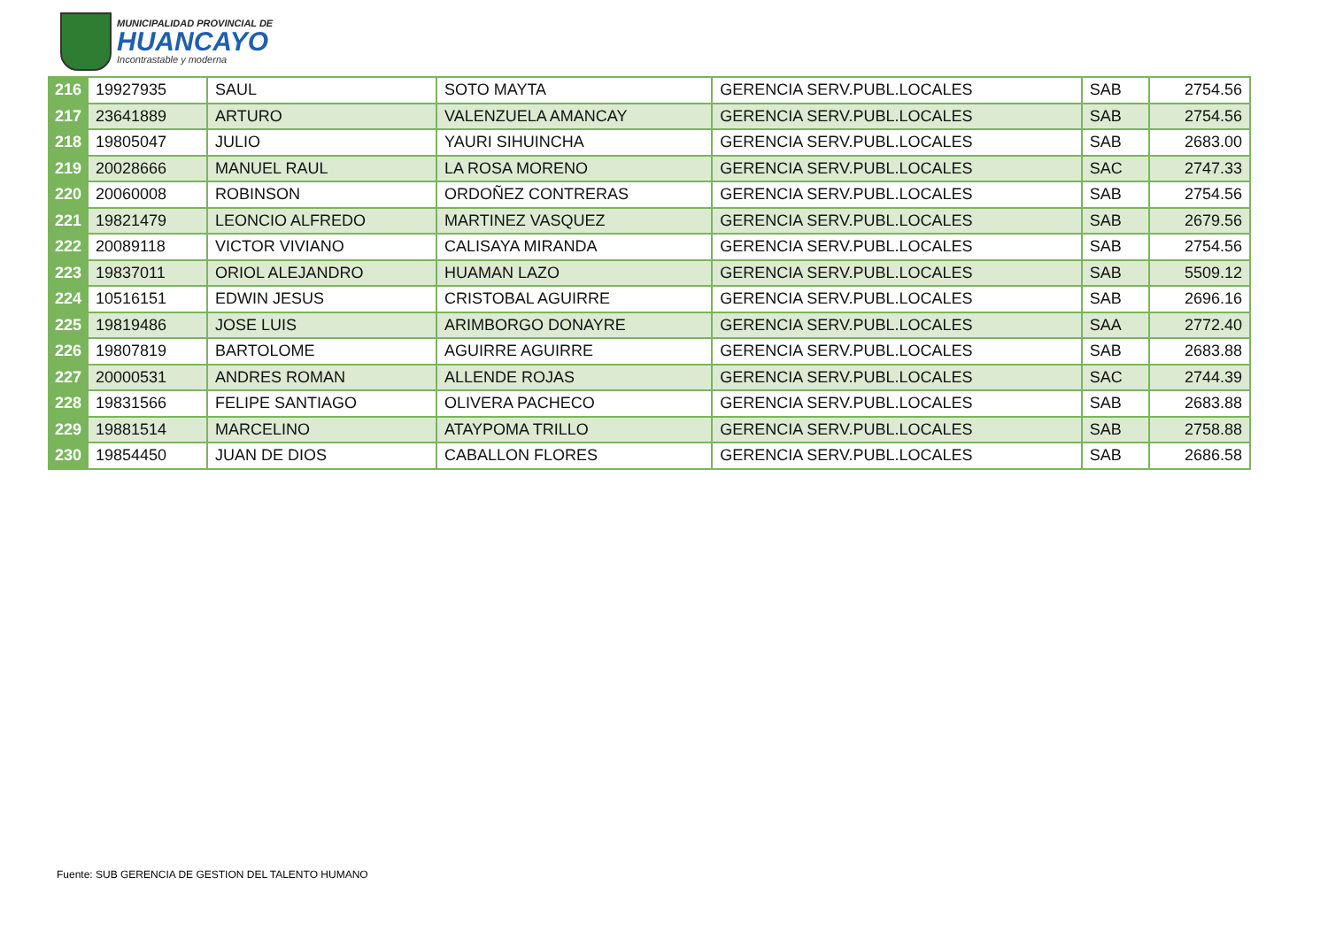MUNICIPALIDAD PROVINCIAL DE
HUANCAYO
Incontrastable y moderna
| 216 | 19927935 | SAUL | SOTO MAYTA | GERENCIA SERV.PUBL.LOCALES | SAB | 2754.56 |
| 217 | 23641889 | ARTURO | VALENZUELA AMANCAY | GERENCIA SERV.PUBL.LOCALES | SAB | 2754.56 |
| 218 | 19805047 | JULIO | YAURI SIHUINCHA | GERENCIA SERV.PUBL.LOCALES | SAB | 2683.00 |
| 219 | 20028666 | MANUEL RAUL | LA ROSA MORENO | GERENCIA SERV.PUBL.LOCALES | SAC | 2747.33 |
| 220 | 20060008 | ROBINSON | ORDOÑEZ CONTRERAS | GERENCIA SERV.PUBL.LOCALES | SAB | 2754.56 |
| 221 | 19821479 | LEONCIO ALFREDO | MARTINEZ VASQUEZ | GERENCIA SERV.PUBL.LOCALES | SAB | 2679.56 |
| 222 | 20089118 | VICTOR VIVIANO | CALISAYA MIRANDA | GERENCIA SERV.PUBL.LOCALES | SAB | 2754.56 |
| 223 | 19837011 | ORIOL ALEJANDRO | HUAMAN LAZO | GERENCIA SERV.PUBL.LOCALES | SAB | 5509.12 |
| 224 | 10516151 | EDWIN JESUS | CRISTOBAL AGUIRRE | GERENCIA SERV.PUBL.LOCALES | SAB | 2696.16 |
| 225 | 19819486 | JOSE LUIS | ARIMBORGO DONAYRE | GERENCIA SERV.PUBL.LOCALES | SAA | 2772.40 |
| 226 | 19807819 | BARTOLOME | AGUIRRE AGUIRRE | GERENCIA SERV.PUBL.LOCALES | SAB | 2683.88 |
| 227 | 20000531 | ANDRES ROMAN | ALLENDE ROJAS | GERENCIA SERV.PUBL.LOCALES | SAC | 2744.39 |
| 228 | 19831566 | FELIPE SANTIAGO | OLIVERA PACHECO | GERENCIA SERV.PUBL.LOCALES | SAB | 2683.88 |
| 229 | 19881514 | MARCELINO | ATAYPOMA TRILLO | GERENCIA SERV.PUBL.LOCALES | SAB | 2758.88 |
| 230 | 19854450 | JUAN DE DIOS | CABALLON FLORES | GERENCIA SERV.PUBL.LOCALES | SAB | 2686.58 |
Fuente: SUB GERENCIA DE GESTION DEL TALENTO HUMANO